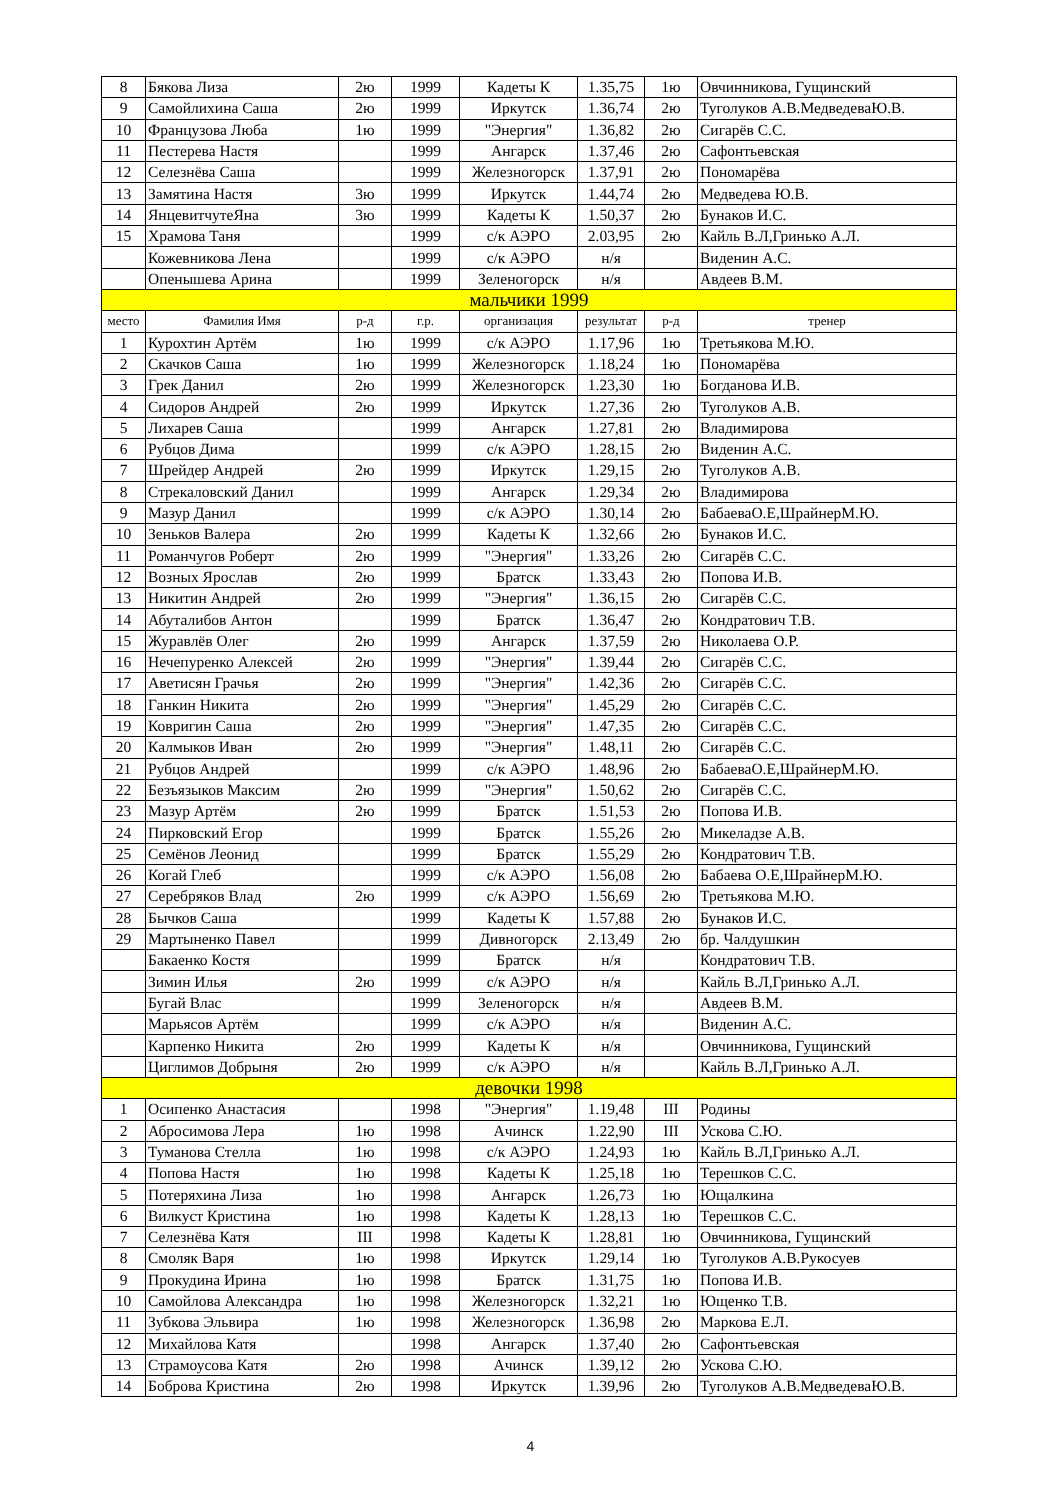| 8 | Бякова Лиза | 2ю | 1999 | Кадеты К | 1.35,75 | 1ю | Овчинникова, Гущинский |
| 9 | Самойлихина Саша | 2ю | 1999 | Иркутск | 1.36,74 | 2ю | Туголуков А.В.МедведеваЮ.В. |
| 10 | Французова Люба | 1ю | 1999 | "Энергия" | 1.36,82 | 2ю | Сигарёв С.С. |
| 11 | Пестерева Настя | | 1999 | Ангарск | 1.37,46 | 2ю | Сафонтьевская |
| 12 | Селезнёва Саша | | 1999 | Железногорск | 1.37,91 | 2ю | Пономарёва |
| 13 | Замятина Настя | 3ю | 1999 | Иркутск | 1.44,74 | 2ю | Медведева Ю.В. |
| 14 | ЯнцевитчутеЯна | 3ю | 1999 | Кадеты К | 1.50,37 | 2ю | Бунаков И.С. |
| 15 | Храмова Таня | | 1999 | с/к АЭРО | 2.03,95 | 2ю | Кайль В.Л,Гринько А.Л. |
| | Кожевникова Лена | | 1999 | с/к АЭРО | н/я | | Виденин А.С. |
| | Опенышева Арина | | 1999 | Зеленогорск | н/я | | Авдеев В.М. |
| мальчики 1999 | | | | | | | |
| место | Фамилия Имя | р-д | г.р. | организация | результат | р-д | тренер |
| 1 | Курохтин Артём | 1ю | 1999 | с/к АЭРО | 1.17,96 | 1ю | Третьякова М.Ю. |
| 2 | Скачков Саша | 1ю | 1999 | Железногорск | 1.18,24 | 1ю | Пономарёва |
| 3 | Грек Данил | 2ю | 1999 | Железногорск | 1.23,30 | 1ю | Богданова И.В. |
| 4 | Сидоров Андрей | 2ю | 1999 | Иркутск | 1.27,36 | 2ю | Туголуков А.В. |
| 5 | Лихарев Саша | | 1999 | Ангарск | 1.27,81 | 2ю | Владимирова |
| 6 | Рубцов Дима | | 1999 | с/к АЭРО | 1.28,15 | 2ю | Виденин А.С. |
| 7 | Шрейдер Андрей | 2ю | 1999 | Иркутск | 1.29,15 | 2ю | Туголуков А.В. |
| 8 | Стрекаловский Данил | | 1999 | Ангарск | 1.29,34 | 2ю | Владимирова |
| 9 | Мазур Данил | | 1999 | с/к АЭРО | 1.30,14 | 2ю | БабаеваО.Е,ШрайнерМ.Ю. |
| 10 | Зеньков Валера | 2ю | 1999 | Кадеты К | 1.32,66 | 2ю | Бунаков И.С. |
| 11 | Романчугов Роберт | 2ю | 1999 | "Энергия" | 1.33,26 | 2ю | Сигарёв С.С. |
| 12 | Возных Ярослав | 2ю | 1999 | Братск | 1.33,43 | 2ю | Попова И.В. |
| 13 | Никитин Андрей | 2ю | 1999 | "Энергия" | 1.36,15 | 2ю | Сигарёв С.С. |
| 14 | Абуталибов Антон | | 1999 | Братск | 1.36,47 | 2ю | Кондратович Т.В. |
| 15 | Журавлёв Олег | 2ю | 1999 | Ангарск | 1.37,59 | 2ю | Николаева О.Р. |
| 16 | Нечепуренко Алексей | 2ю | 1999 | "Энергия" | 1.39,44 | 2ю | Сигарёв С.С. |
| 17 | Аветисян Грачья | 2ю | 1999 | "Энергия" | 1.42,36 | 2ю | Сигарёв С.С. |
| 18 | Ганкин Никита | 2ю | 1999 | "Энергия" | 1.45,29 | 2ю | Сигарёв С.С. |
| 19 | Ковригин Саша | 2ю | 1999 | "Энергия" | 1.47,35 | 2ю | Сигарёв С.С. |
| 20 | Калмыков Иван | 2ю | 1999 | "Энергия" | 1.48,11 | 2ю | Сигарёв С.С. |
| 21 | Рубцов Андрей | | 1999 | с/к АЭРО | 1.48,96 | 2ю | БабаеваО.Е,ШрайнерМ.Ю. |
| 22 | Безъязыков Максим | 2ю | 1999 | "Энергия" | 1.50,62 | 2ю | Сигарёв С.С. |
| 23 | Мазур Артём | 2ю | 1999 | Братск | 1.51,53 | 2ю | Попова И.В. |
| 24 | Пирковский Егор | | 1999 | Братск | 1.55,26 | 2ю | Микеладзе А.В. |
| 25 | Семёнов Леонид | | 1999 | Братск | 1.55,29 | 2ю | Кондратович Т.В. |
| 26 | Когай Глеб | | 1999 | с/к АЭРО | 1.56,08 | 2ю | Бабаева О.Е,ШрайнерМ.Ю. |
| 27 | Серебряков Влад | 2ю | 1999 | с/к АЭРО | 1.56,69 | 2ю | Третьякова М.Ю. |
| 28 | Бычков Саша | | 1999 | Кадеты К | 1.57,88 | 2ю | Бунаков И.С. |
| 29 | Мартыненко Павел | | 1999 | Дивногорск | 2.13,49 | 2ю | бр. Чалдушкин |
| | Бакаенко Костя | | 1999 | Братск | н/я | | Кондратович Т.В. |
| | Зимин Илья | 2ю | 1999 | с/к АЭРО | н/я | | Кайль В.Л,Гринько А.Л. |
| | Бугай Влас | | 1999 | Зеленогорск | н/я | | Авдеев В.М. |
| | Марьясов Артём | | 1999 | с/к АЭРО | н/я | | Виденин А.С. |
| | Карпенко Никита | 2ю | 1999 | Кадеты К | н/я | | Овчинникова, Гущинский |
| | Циглимов Добрыня | 2ю | 1999 | с/к АЭРО | н/я | | Кайль В.Л,Гринько А.Л. |
| девочки 1998 | | | | | | | |
| 1 | Осипенко Анастасия | | 1998 | "Энергия" | 1.19,48 | III | Родины |
| 2 | Абросимова Лера | 1ю | 1998 | Ачинск | 1.22,90 | III | Ускова С.Ю. |
| 3 | Туманова Стелла | 1ю | 1998 | с/к АЭРО | 1.24,93 | 1ю | Кайль В.Л,Гринько А.Л. |
| 4 | Попова Настя | 1ю | 1998 | Кадеты К | 1.25,18 | 1ю | Терешков С.С. |
| 5 | Потеряхина Лиза | 1ю | 1998 | Ангарск | 1.26,73 | 1ю | Ющалкина |
| 6 | Вилкуст Кристина | 1ю | 1998 | Кадеты К | 1.28,13 | 1ю | Терешков С.С. |
| 7 | Селезнёва Катя | III | 1998 | Кадеты К | 1.28,81 | 1ю | Овчинникова, Гущинский |
| 8 | Смоляк Варя | 1ю | 1998 | Иркутск | 1.29,14 | 1ю | Туголуков А.В.Рукосуев |
| 9 | Прокудина Ирина | 1ю | 1998 | Братск | 1.31,75 | 1ю | Попова И.В. |
| 10 | Самойлова Александра | 1ю | 1998 | Железногорск | 1.32,21 | 1ю | Ющенко Т.В. |
| 11 | Зубкова Эльвира | 1ю | 1998 | Железногорск | 1.36,98 | 2ю | Маркова Е.Л. |
| 12 | Михайлова Катя | | 1998 | Ангарск | 1.37,40 | 2ю | Сафонтьевская |
| 13 | Страмоусова Катя | 2ю | 1998 | Ачинск | 1.39,12 | 2ю | Ускова С.Ю. |
| 14 | Боброва Кристина | 2ю | 1998 | Иркутск | 1.39,96 | 2ю | Туголуков А.В.МедведеваЮ.В. |
4